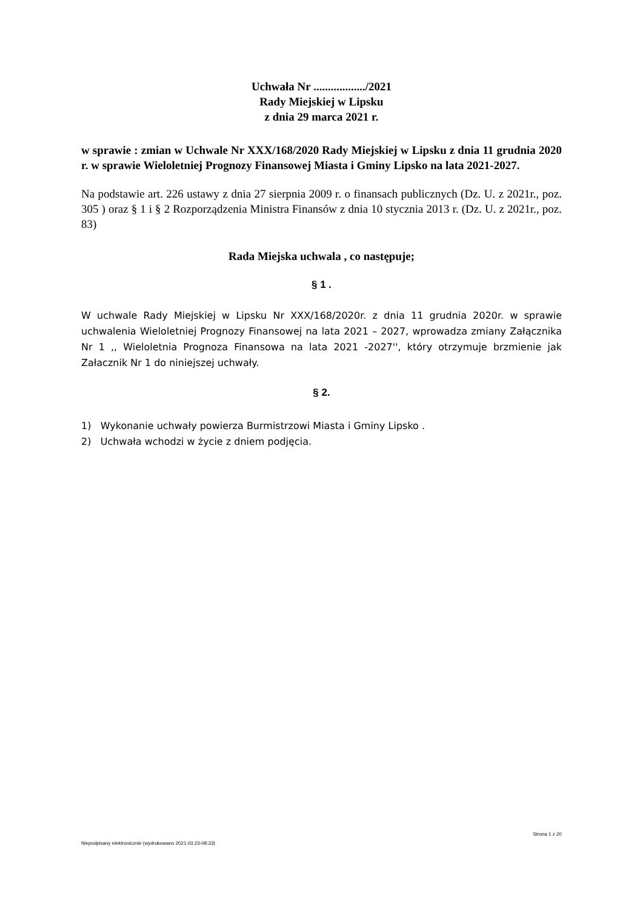Uchwała Nr ................../2021
Rady Miejskiej w Lipsku
z dnia 29 marca 2021 r.
w sprawie : zmian w Uchwale Nr XXX/168/2020 Rady Miejskiej w Lipsku z dnia 11 grudnia 2020 r. w sprawie Wieloletniej Prognozy Finansowej Miasta i Gminy Lipsko na lata 2021-2027.
Na podstawie art. 226 ustawy z dnia 27 sierpnia 2009 r. o finansach publicznych (Dz. U. z 2021r., poz. 305 ) oraz § 1 i § 2 Rozporządzenia Ministra Finansów z dnia 10 stycznia 2013 r. (Dz. U. z 2021r., poz. 83)
Rada Miejska uchwala , co następuje;
§ 1 .
W uchwale Rady Miejskiej w Lipsku Nr XXX/168/2020r. z dnia 11 grudnia 2020r. w sprawie uchwalenia Wieloletniej Prognozy Finansowej na lata 2021 – 2027, wprowadza zmiany Załącznika Nr 1 ,, Wieloletnia Prognoza Finansowa na lata 2021 -2027'', który otrzymuje brzmienie jak Załacznik Nr 1 do niniejszej uchwały.
§ 2.
1) Wykonanie uchwały powierza Burmistrzowi Miasta i Gminy Lipsko .
2) Uchwała wchodzi w życie z dniem podjęcia.
Strona 1 z 20
Niepodpisany elektronicznie (wydrukowano 2021.03.23-08:33)